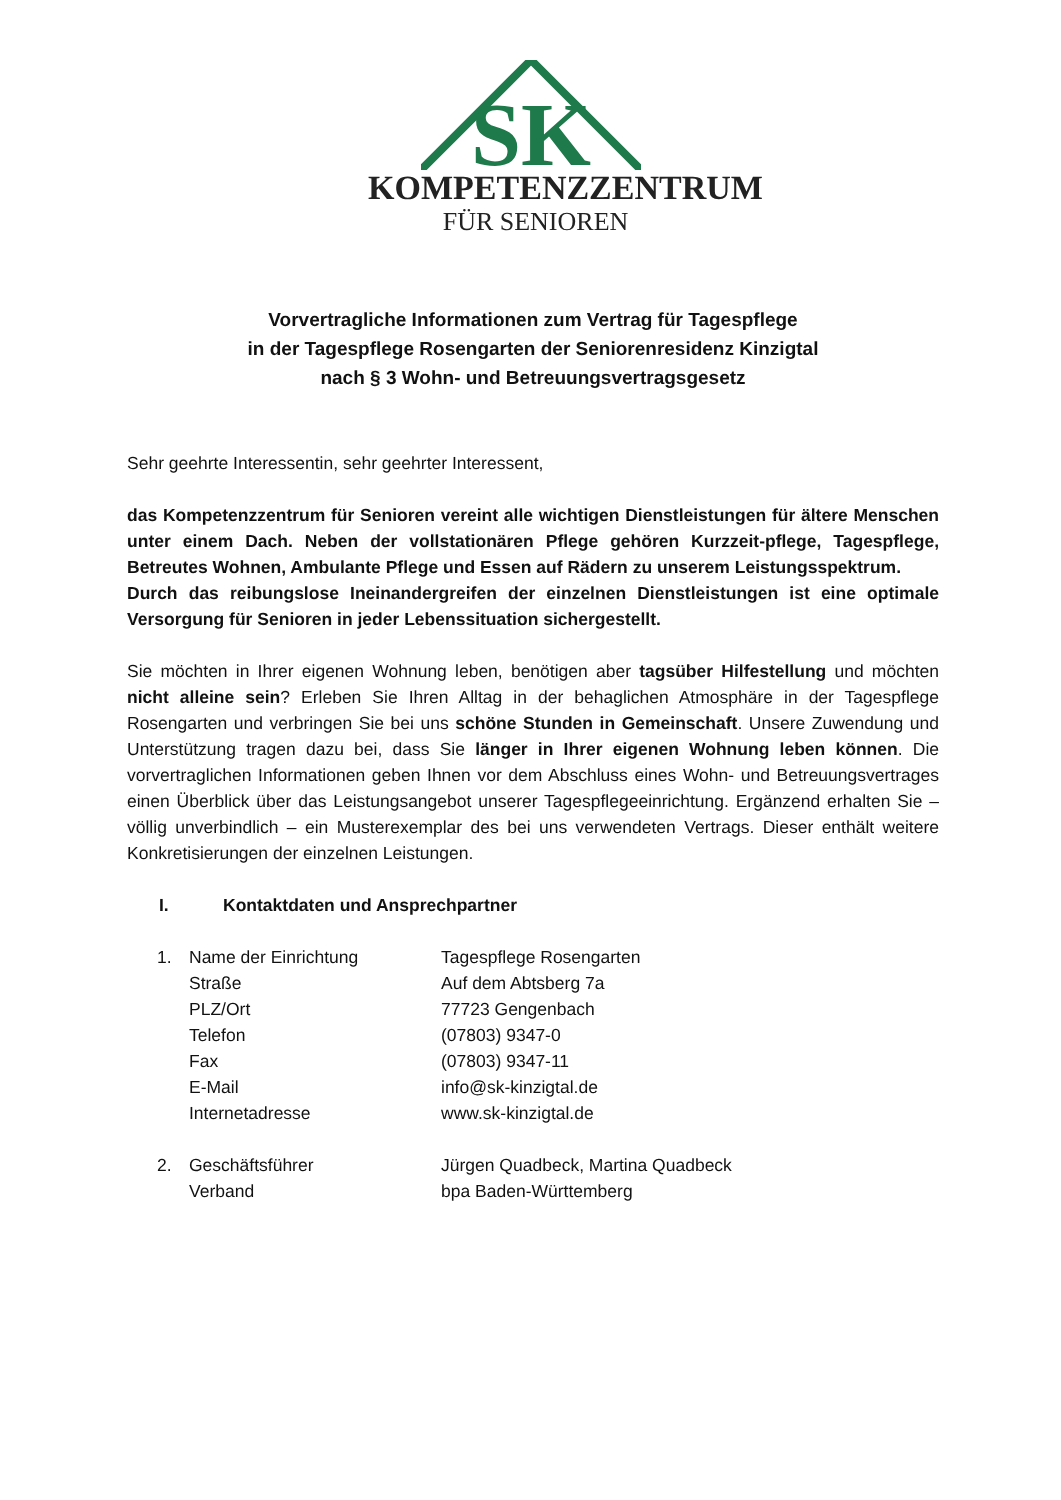SK
KOMPETENZZENTRUM
FÜR SENIOREN
Vorvertragliche Informationen zum Vertrag für Tagespflege
in der Tagespflege Rosengarten der Seniorenresidenz Kinzigtal
nach § 3 Wohn- und Betreuungsvertragsgesetz
Sehr geehrte Interessentin, sehr geehrter Interessent,
das Kompetenzzentrum für Senioren vereint alle wichtigen Dienstleistungen für ältere Menschen unter einem Dach. Neben der vollstationären Pflege gehören Kurzzeit-pflege, Tagespflege, Betreutes Wohnen, Ambulante Pflege und Essen auf Rädern zu unserem Leistungsspektrum.
Durch das reibungslose Ineinandergreifen der einzelnen Dienstleistungen ist eine optimale Versorgung für Senioren in jeder Lebenssituation sichergestellt.
Sie möchten in Ihrer eigenen Wohnung leben, benötigen aber tagsüber Hilfestellung und möchten nicht alleine sein? Erleben Sie Ihren Alltag in der behaglichen Atmosphäre in der Tagespflege Rosengarten und verbringen Sie bei uns schöne Stunden in Gemeinschaft. Unsere Zuwendung und Unterstützung tragen dazu bei, dass Sie länger in Ihrer eigenen Wohnung leben können. Die vorvertraglichen Informationen geben Ihnen vor dem Abschluss eines Wohn- und Betreuungsvertrages einen Überblick über das Leistungsangebot unserer Tagespflegeeinrichtung. Ergänzend erhalten Sie – völlig unverbindlich – ein Musterexemplar des bei uns verwendeten Vertrags. Dieser enthält weitere Konkretisierungen der einzelnen Leistungen.
I. Kontaktdaten und Ansprechpartner
| 1. | Name der Einrichtung | Tagespflege Rosengarten |
| | Straße | Auf dem Abtsberg 7a |
| | PLZ/Ort | 77723 Gengenbach |
| | Telefon | (07803) 9347-0 |
| | Fax | (07803) 9347-11 |
| | E-Mail | info@sk-kinzigtal.de |
| | Internetadresse | www.sk-kinzigtal.de |
| 2. | Geschäftsführer | Jürgen Quadbeck, Martina Quadbeck |
| | Verband | bpa Baden-Württemberg |